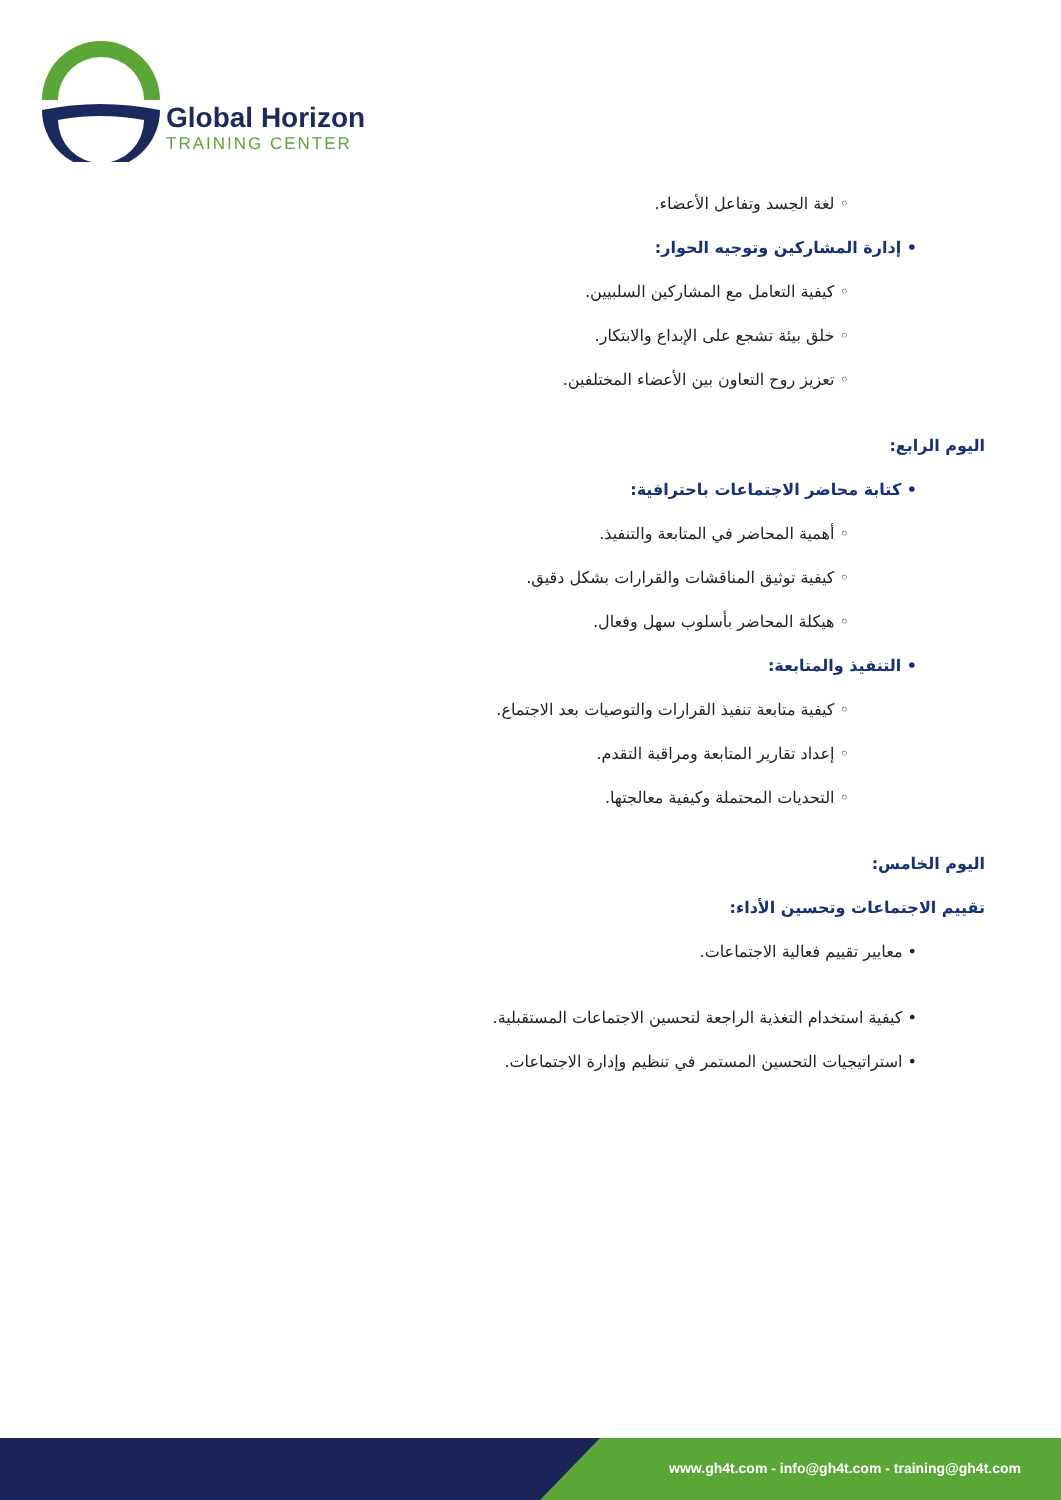Global Horizon
TRAINING CENTER
◦ لغة الجسد وتفاعل الأعضاء.
• إدارة المشاركين وتوجيه الحوار:
◦ كيفية التعامل مع المشاركين السلبيين.
◦ خلق بيئة تشجع على الإبداع والابتكار.
◦ تعزيز روح التعاون بين الأعضاء المختلفين.
اليوم الرابع:
• كتابة محاضر الاجتماعات باحترافية:
◦ أهمية المحاضر في المتابعة والتنفيذ.
◦ كيفية توثيق المناقشات والقرارات بشكل دقيق.
◦ هيكلة المحاضر بأسلوب سهل وفعال.
• التنفيذ والمتابعة:
◦ كيفية متابعة تنفيذ القرارات والتوصيات بعد الاجتماع.
◦ إعداد تقارير المتابعة ومراقبة التقدم.
◦ التحديات المحتملة وكيفية معالجتها.
اليوم الخامس:
تقييم الاجتماعات وتحسين الأداء:
• معايير تقييم فعالية الاجتماعات.
• كيفية استخدام التغذية الراجعة لتحسين الاجتماعات المستقبلية.
• استراتيجيات التحسين المستمر في تنظيم وإدارة الاجتماعات.
www.gh4t.com - info@gh4t.com - training@gh4t.com